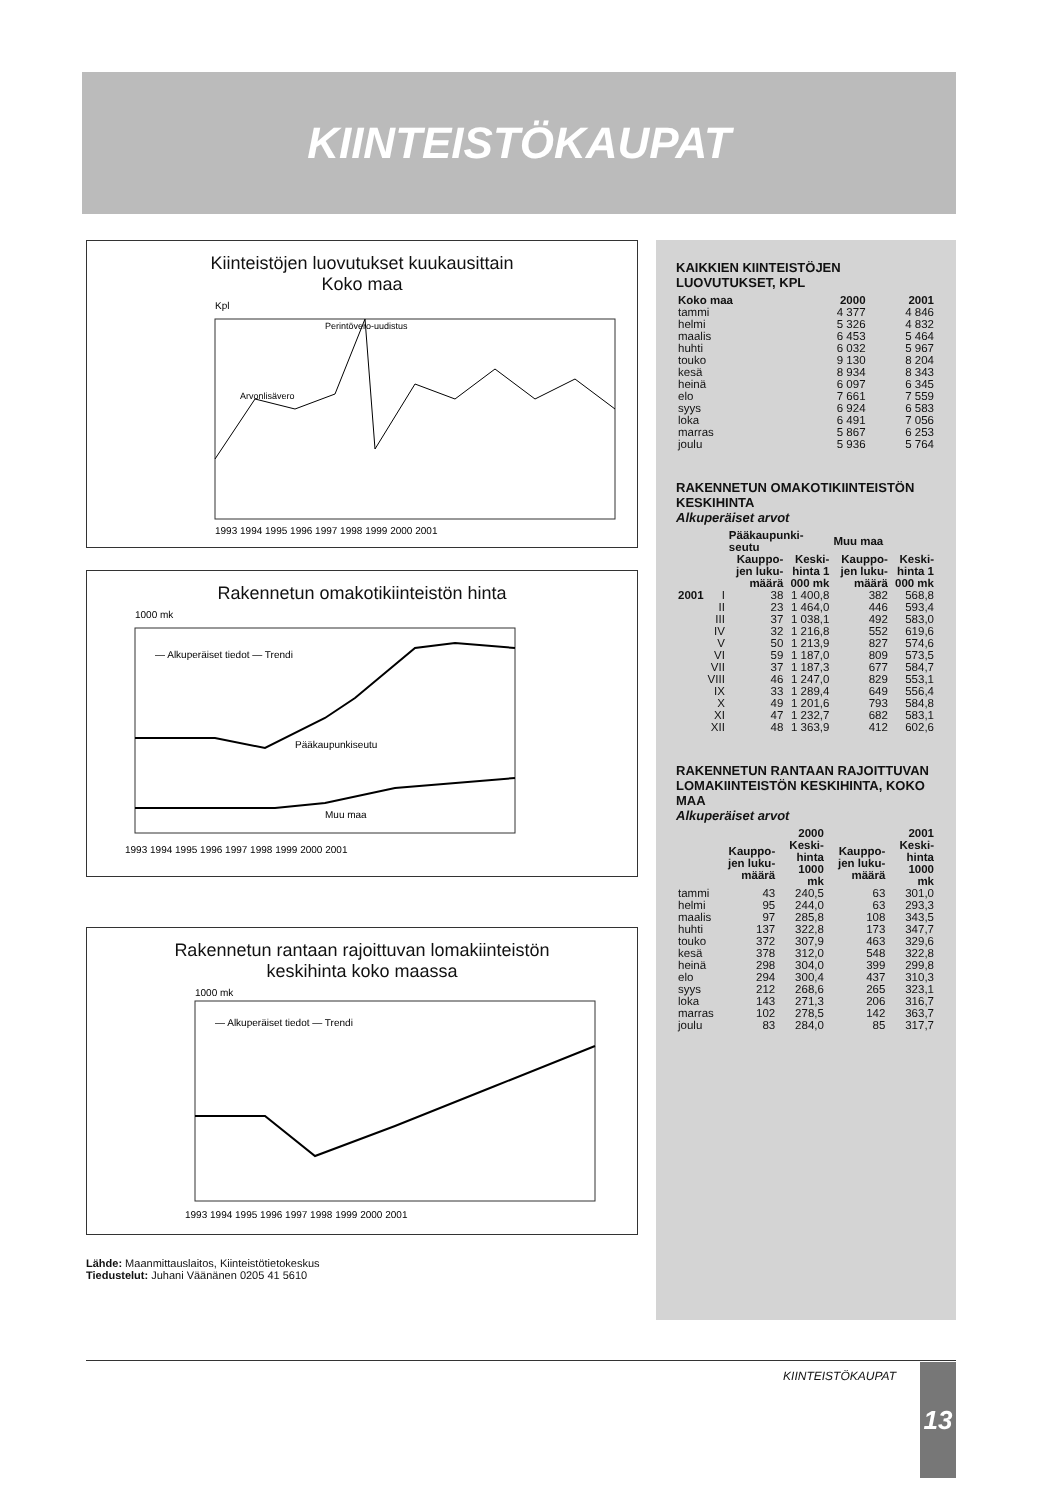KIINTEISTÖKAUPAT
Kiinteistöjen luovutukset kuukausittain
Koko maa
Kpl
Perintövero-uudistus
Arvonlisävero
1993 1994 1995 1996 1997 1998 1999 2000 2001
Rakennetun omakotikiinteistön hinta
1000 mk
— Alkuperäiset tiedot — Trendi
Pääkaupunkiseutu
Muu maa
1993 1994 1995 1996 1997 1998 1999 2000 2001
Rakennetun rantaan rajoittuvan lomakiinteistön
keskihinta koko maassa
1000 mk
— Alkuperäiset tiedot — Trendi
1993 1994 1995 1996 1997 1998 1999 2000 2001
Lähde: Maanmittauslaitos, Kiinteistötietokeskus
Tiedustelut: Juhani Väänänen 0205 41 5610
KAIKKIEN KIINTEISTÖJEN LUOVUTUKSET, KPL
| Koko maa | 2000 | 2001 |
| --- | --- | --- |
| tammi | 4 377 | 4 846 |
| helmi | 5 326 | 4 832 |
| maalis | 6 453 | 5 464 |
| huhti | 6 032 | 5 967 |
| touko | 9 130 | 8 204 |
| kesä | 8 934 | 8 343 |
| heinä | 6 097 | 6 345 |
| elo | 7 661 | 7 559 |
| syys | 6 924 | 6 583 |
| loka | 6 491 | 7 056 |
| marras | 5 867 | 6 253 |
| joulu | 5 936 | 5 764 |
RAKENNETUN OMAKOTIKIINTEISTÖN KESKIHINTA
Alkuperäiset arvot
| | | Pääkaupunki-seutu | | Muu maa | |
| --- | --- | --- | --- | --- | --- |
| | | Kauppo-jen luku-määrä | Keski-hinta 1 000 mk | Kauppo-jen luku-määrä | Keski-hinta 1 000 mk |
| 2001 | I | 38 | 1 400,8 | 382 | 568,8 |
| | II | 23 | 1 464,0 | 446 | 593,4 |
| | III | 37 | 1 038,1 | 492 | 583,0 |
| | IV | 32 | 1 216,8 | 552 | 619,6 |
| | V | 50 | 1 213,9 | 827 | 574,6 |
| | VI | 59 | 1 187,0 | 809 | 573,5 |
| | VII | 37 | 1 187,3 | 677 | 584,7 |
| | VIII | 46 | 1 247,0 | 829 | 553,1 |
| | IX | 33 | 1 289,4 | 649 | 556,4 |
| | X | 49 | 1 201,6 | 793 | 584,8 |
| | XI | 47 | 1 232,7 | 682 | 583,1 |
| | XII | 48 | 1 363,9 | 412 | 602,6 |
RAKENNETUN RANTAAN RAJOITTUVAN LOMAKIINTEISTÖN KESKIHINTA, KOKO MAA
Alkuperäiset arvot
| | 2000 | | 2001 | |
| --- | --- | --- | --- | --- |
| | Kauppo-jen luku-määrä | Keski-hinta 1000 mk | Kauppo-jen luku-määrä | Keski-hinta 1000 mk |
| tammi | 43 | 240,5 | 63 | 301,0 |
| helmi | 95 | 244,0 | 63 | 293,3 |
| maalis | 97 | 285,8 | 108 | 343,5 |
| huhti | 137 | 322,8 | 173 | 347,7 |
| touko | 372 | 307,9 | 463 | 329,6 |
| kesä | 378 | 312,0 | 548 | 322,8 |
| heinä | 298 | 304,0 | 399 | 299,8 |
| elo | 294 | 300,4 | 437 | 310,3 |
| syys | 212 | 268,6 | 265 | 323,1 |
| loka | 143 | 271,3 | 206 | 316,7 |
| marras | 102 | 278,5 | 142 | 363,7 |
| joulu | 83 | 284,0 | 85 | 317,7 |
KIINTEISTÖKAUPAT 13